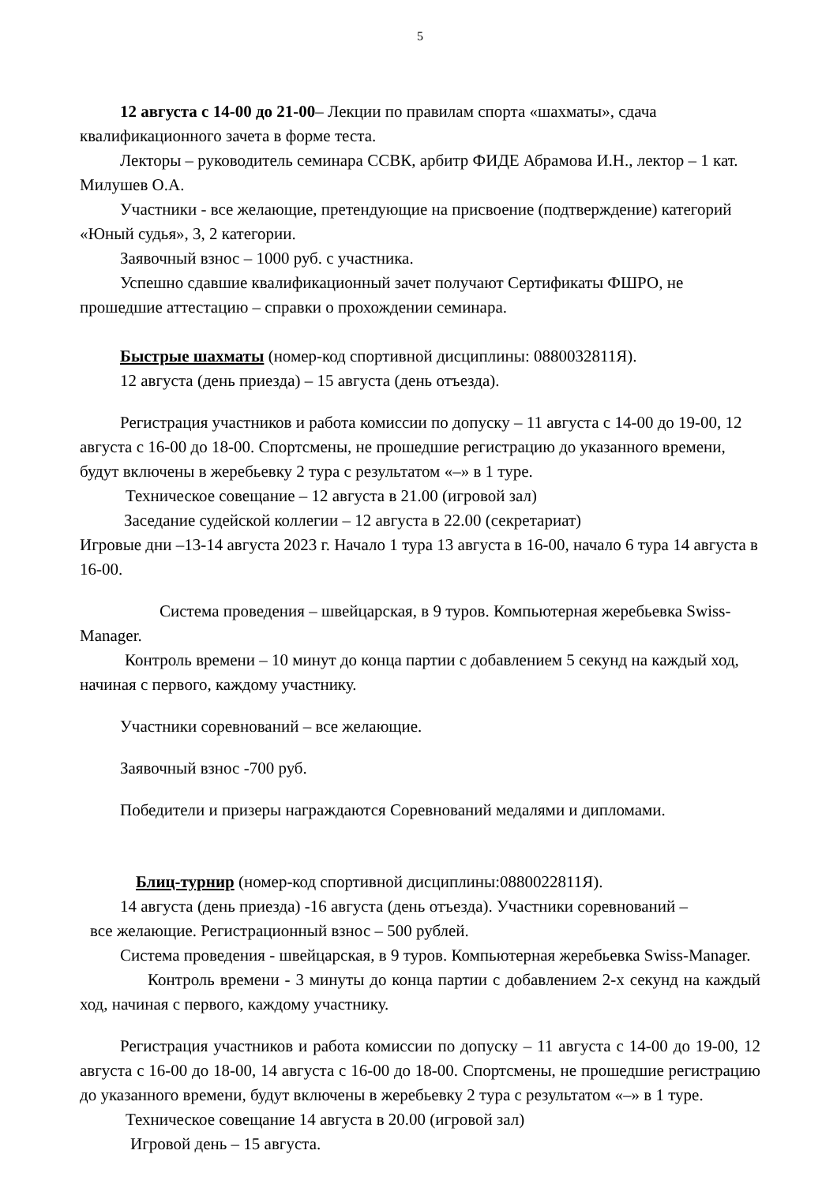5
12 августа с 14-00 до 21-00– Лекции по правилам спорта «шахматы», сдача квалификационного зачета в форме теста.
Лекторы – руководитель семинара ССВК, арбитр ФИДЕ Абрамова И.Н., лектор – 1 кат. Милушев О.А.
Участники - все желающие, претендующие на присвоение (подтверждение) категорий «Юный судья», 3, 2 категории.
Заявочный взнос – 1000 руб. с участника.
Успешно сдавшие квалификационный зачет получают Сертификаты ФШРО, не прошедшие аттестацию – справки о прохождении семинара.
Быстрые шахматы (номер-код спортивной дисциплины: 0880032811Я).
12 августа (день приезда) – 15 августа (день отъезда).
Регистрация участников и работа комиссии по допуску – 11 августа с 14-00 до 19-00, 12 августа с 16-00 до 18-00. Спортсмены, не прошедшие регистрацию до указанного времени, будут включены в жеребьевку 2 тура с результатом «–» в 1 туре.
Техническое совещание – 12 августа в 21.00 (игровой зал)
Заседание судейской коллегии – 12 августа в 22.00 (секретариат)
Игровые дни –13-14 августа 2023 г. Начало 1 тура 13 августа в 16-00, начало 6 тура 14 августа в 16-00.
Система проведения – швейцарская, в 9 туров. Компьютерная жеребьевка Swiss-Manager.
Контроль времени – 10 минут до конца партии с добавлением 5 секунд на каждый ход, начиная с первого, каждому участнику.
Участники соревнований – все желающие.
Заявочный взнос -700 руб.
Победители и призеры награждаются Соревнований медалями и дипломами.
Блиц-турнир (номер-код спортивной дисциплины:0880022811Я).
14 августа (день приезда) -16 августа (день отъезда). Участники соревнований –
все желающие. Регистрационный взнос – 500 рублей.
Система проведения - швейцарская, в 9 туров. Компьютерная жеребьевка Swiss-Manager.
Контроль времени - 3 минуты до конца партии с добавлением 2-х секунд на каждый ход, начиная с первого, каждому участнику.
Регистрация участников и работа комиссии по допуску – 11 августа с 14-00 до 19-00, 12 августа с 16-00 до 18-00, 14 августа с 16-00 до 18-00. Спортсмены, не прошедшие регистрацию до указанного времени, будут включены в жеребьевку 2 тура с результатом «–» в 1 туре.
Техническое совещание 14 августа в 20.00 (игровой зал)
Игровой день – 15 августа.